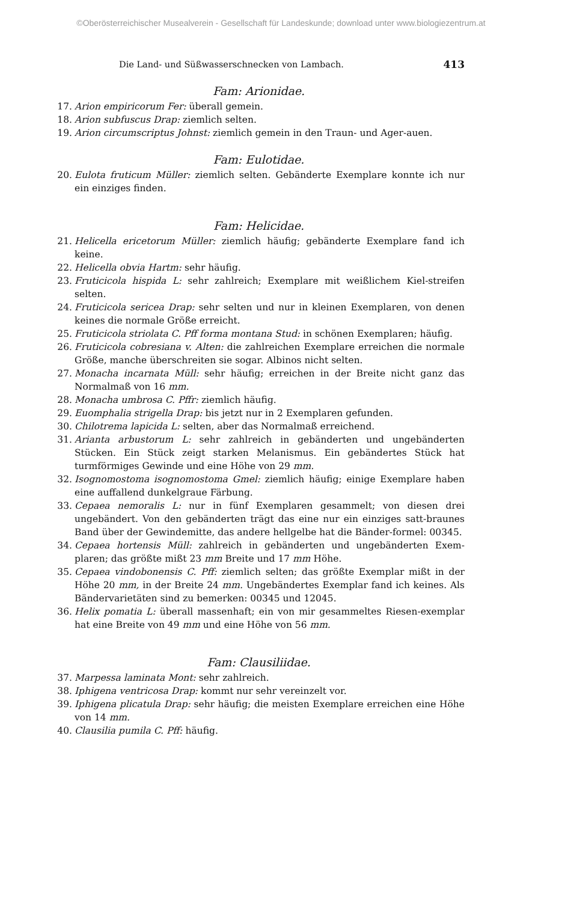©Oberösterreichischer Musealverein - Gesellschaft für Landeskunde; download unter www.biologiezentrum.at
Die Land- und Süßwasserschnecken von Lambach. 413
Fam: Arionidae.
17. Arion empiricorum Fer: überall gemein.
18. Arion subfuscus Drap: ziemlich selten.
19. Arion circumscriptus Johnst: ziemlich gemein in den Traun- und Ager-auen.
Fam: Eulotidae.
20. Eulota fruticum Müller: ziemlich selten. Gebänderte Exemplare konnte ich nur ein einziges finden.
Fam: Helicidae.
21. Helicella ericetorum Müller: ziemlich häufig; gebänderte Exemplare fand ich keine.
22. Helicella obvia Hartm: sehr häufig.
23. Fruticicola hispida L: sehr zahlreich; Exemplare mit weißlichem Kiel-streifen selten.
24. Fruticicola sericea Drap: sehr selten und nur in kleinen Exemplaren, von denen keines die normale Größe erreicht.
25. Fruticicola striolata C. Pff forma montana Stud: in schönen Exemplaren; häufig.
26. Fruticicola cobresiana v. Alten: die zahlreichen Exemplare erreichen die normale Größe, manche überschreiten sie sogar. Albinos nicht selten.
27. Monacha incarnata Müll: sehr häufig; erreichen in der Breite nicht ganz das Normalmaß von 16 mm.
28. Monacha umbrosa C. Pffr: ziemlich häufig.
29. Euomphalia strigella Drap: bis jetzt nur in 2 Exemplaren gefunden.
30. Chilotrema lapicida L: selten, aber das Normalmaß erreichend.
31. Arianta arbustorum L: sehr zahlreich in gebänderten und ungebänderten Stücken. Ein Stück zeigt starken Melanismus. Ein gebändertes Stück hat turmförmiges Gewinde und eine Höhe von 29 mm.
32. Isognomostoma isognomostoma Gmel: ziemlich häufig; einige Exemplare haben eine auffallend dunkelgraue Färbung.
33. Cepaea nemoralis L: nur in fünf Exemplaren gesammelt; von diesen drei ungebändert. Von den gebänderten trägt das eine nur ein einziges satt-braunes Band über der Gewindemitte, das andere hellgelbe hat die Bänder-formel: 00345.
34. Cepaea hortensis Müll: zahlreich in gebänderten und ungebänderten Exem-plaren; das größte mißt 23 mm Breite und 17 mm Höhe.
35. Cepaea vindobonensis C. Pff: ziemlich selten; das größte Exemplar mißt in der Höhe 20 mm, in der Breite 24 mm. Ungebändertes Exemplar fand ich keines. Als Bändervarietäten sind zu bemerken: 00345 und 12045.
36. Helix pomatia L: überall massenhaft; ein von mir gesammeltes Riesen-exemplar hat eine Breite von 49 mm und eine Höhe von 56 mm.
Fam: Clausiliidae.
37. Marpessa laminata Mont: sehr zahlreich.
38. Iphigena ventricosa Drap: kommt nur sehr vereinzelt vor.
39. Iphigena plicatula Drap: sehr häufig; die meisten Exemplare erreichen eine Höhe von 14 mm.
40. Clausilia pumila C. Pff: häufig.